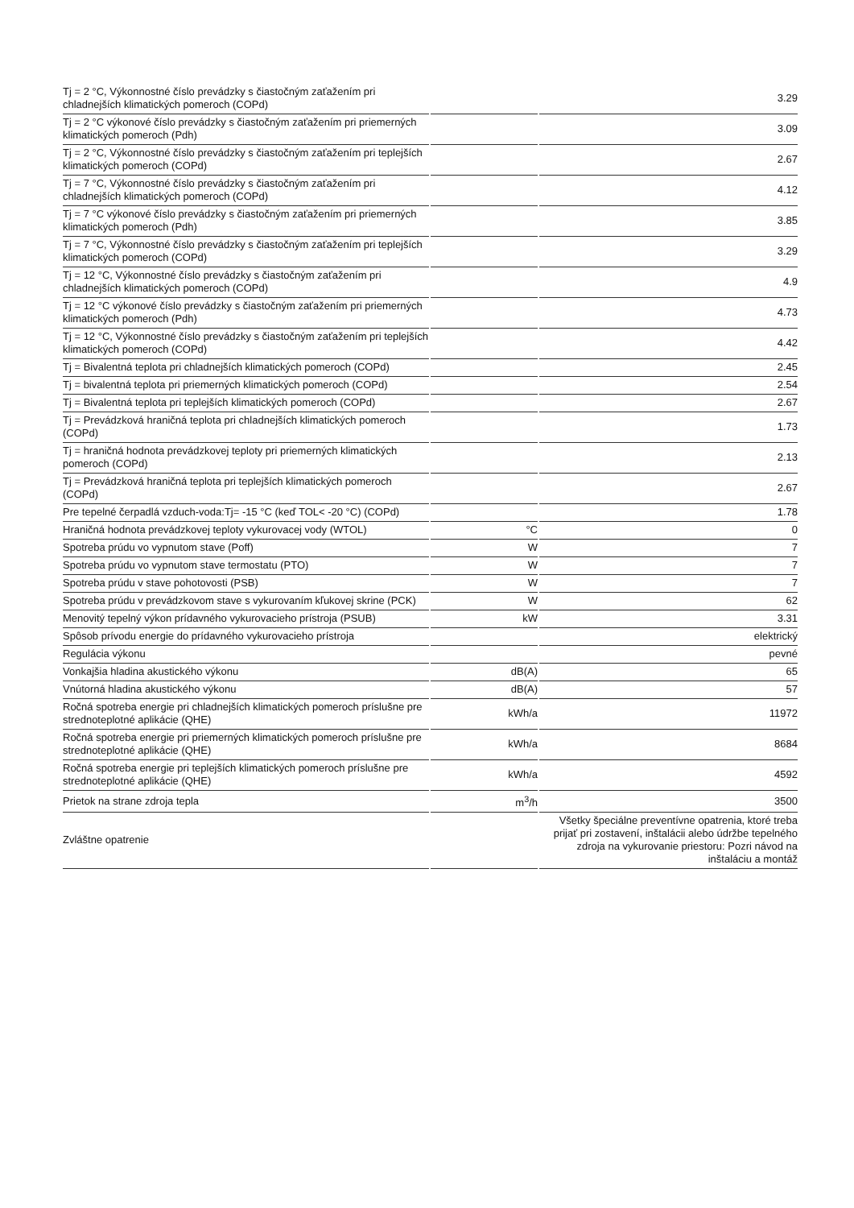| Tj = 2 °C, Výkonnostné číslo prevádzky s čiastočným zaťažením pri chladnejších klimatických pomeroch (COPd) | | 3.29 |
| Tj = 2 °C výkonové číslo prevádzky s čiastočným zaťažením pri priemerných klimatických pomeroch (Pdh) | | 3.09 |
| Tj = 2 °C, Výkonnostné číslo prevádzky s čiastočným zaťažením pri teplejších klimatických pomeroch (COPd) | | 2.67 |
| Tj = 7 °C, Výkonnostné číslo prevádzky s čiastočným zaťažením pri chladnejších klimatických pomeroch (COPd) | | 4.12 |
| Tj = 7 °C výkonové číslo prevádzky s čiastočným zaťažením pri priemerných klimatických pomeroch (Pdh) | | 3.85 |
| Tj = 7 °C, Výkonnostné číslo prevádzky s čiastočným zaťažením pri teplejších klimatických pomeroch (COPd) | | 3.29 |
| Tj = 12 °C, Výkonnostné číslo prevádzky s čiastočným zaťažením pri chladnejších klimatických pomeroch (COPd) | | 4.9 |
| Tj = 12 °C výkonové číslo prevádzky s čiastočným zaťažením pri priemerných klimatických pomeroch (Pdh) | | 4.73 |
| Tj = 12 °C, Výkonnostné číslo prevádzky s čiastočným zaťažením pri teplejších klimatických pomeroch (COPd) | | 4.42 |
| Tj = Bivalentná teplota pri chladnejších klimatických pomeroch (COPd) | | 2.45 |
| Tj = bivalentná teplota pri priemerných klimatických pomeroch (COPd) | | 2.54 |
| Tj = Bivalentná teplota pri teplejších klimatických pomeroch (COPd) | | 2.67 |
| Tj = Prevádzková hraničná teplota pri chladnejších klimatických pomeroch (COPd) | | 1.73 |
| Tj = hraničná hodnota prevádzkovej teploty pri priemerných klimatických pomeroch (COPd) | | 2.13 |
| Tj = Prevádzková hraničná teplota pri teplejších klimatických pomeroch (COPd) | | 2.67 |
| Pre tepelné čerpadlá vzduch-voda:Tj= -15 °C (keď TOL< -20 °C) (COPd) | | 1.78 |
| Hraničná hodnota prevádzkovej teploty vykurovacej vody (WTOL) | °C | 0 |
| Spotreba prúdu vo vypnutom stave (Poff) | W | 7 |
| Spotreba prúdu vo vypnutom stave termostatu (PTO) | W | 7 |
| Spotreba prúdu v stave pohotovosti (PSB) | W | 7 |
| Spotreba prúdu v prevádzkovom stave s vykurovaním kľukovej skrine (PCK) | W | 62 |
| Menovitý tepelný výkon prídavného vykurovacieho prístroja (PSUB) | kW | 3.31 |
| Spôsob prívodu energie do prídavného vykurovacieho prístroja | | elektrický |
| Regulácia výkonu | | pevné |
| Vonkajšia hladina akustického výkonu | dB(A) | 65 |
| Vnútorná hladina akustického výkonu | dB(A) | 57 |
| Ročná spotreba energie pri chladnejších klimatických pomeroch príslušne pre strednoteplotné aplikácie (QHE) | kWh/a | 11972 |
| Ročná spotreba energie pri priemerných klimatických pomeroch príslušne pre strednoteplotné aplikácie (QHE) | kWh/a | 8684 |
| Ročná spotreba energie pri teplejších klimatických pomeroch príslušne pre strednoteplotné aplikácie (QHE) | kWh/a | 4592 |
| Prietok na strane zdroja tepla | m<sup>3</sup>/h | 3500 |
| Zvláštne opatrenie | | Všetky špeciálne preventívne opatrenia, ktoré treba prijať pri zostavení, inštalácii alebo údržbe tepelného zdroja na vykurovanie priestoru: Pozri návod na inštaláciu a montáž |